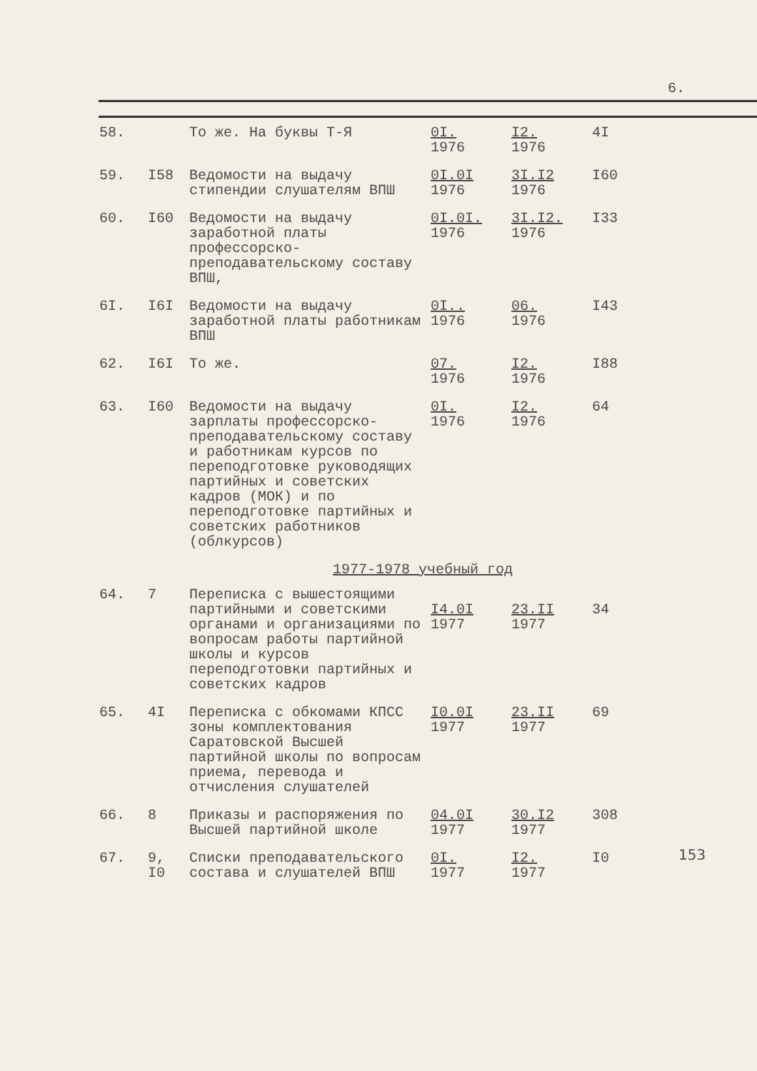6.
| 58. | | То же. На буквы Т-Я | 0I. 1976 | I2. 1976 | 4I |
| 59. | I58 | Ведомости на выдачу стипендии слушателям ВПШ | 0I.0I 1976 | 3I.I2 1976 | I60 |
| 60. | I60 | Ведомости на выдачу заработной платы профессорско-преподавательскому составу ВПШ, | 0I.0I. 1976 | 3I.I2. 1976 | I33 |
| 6I. | I6I | Ведомости на выдачу заработной платы работникам ВПШ | 0I.. 1976 | 06. 1976 | I43 |
| 62. | I6I | То же. | 07. 1976 | I2. 1976 | I88 |
| 63. | I60 | Ведомости на выдачу зарплаты профессорско-преподавательскому составу и работникам курсов по переподготовке руководящих партийных и советских кадров (МОК) и по переподготовке партийных и советских работников (облкурсов) | 0I. 1976 | I2. 1976 | 64 |
| 1977-1978 учебный год | | | | | |
| 64. | 7 | Переписка с вышестоящими партийными и советскими органами и организациями по вопросам работы партийной школы и курсов переподготовки партийных и советских кадров | I4.0I 1977 | 23.II 1977 | 34 |
| 65. | 4I | Переписка с обкомами КПСС зоны комплектования Саратовской Высшей партийной школы по вопросам приема, перевода и отчисления слушателей | I0.0I 1977 | 23.II 1977 | 69 |
| 66. | 8 | Приказы и распоряжения по Высшей партийной школе | 04.0I 1977 | 30.I2 1977 | 308 |
| 67. | 9, I0 | Списки преподавательского состава и слушателей ВПШ | 0I. 1977 | I2. 1977 | I0 |
153